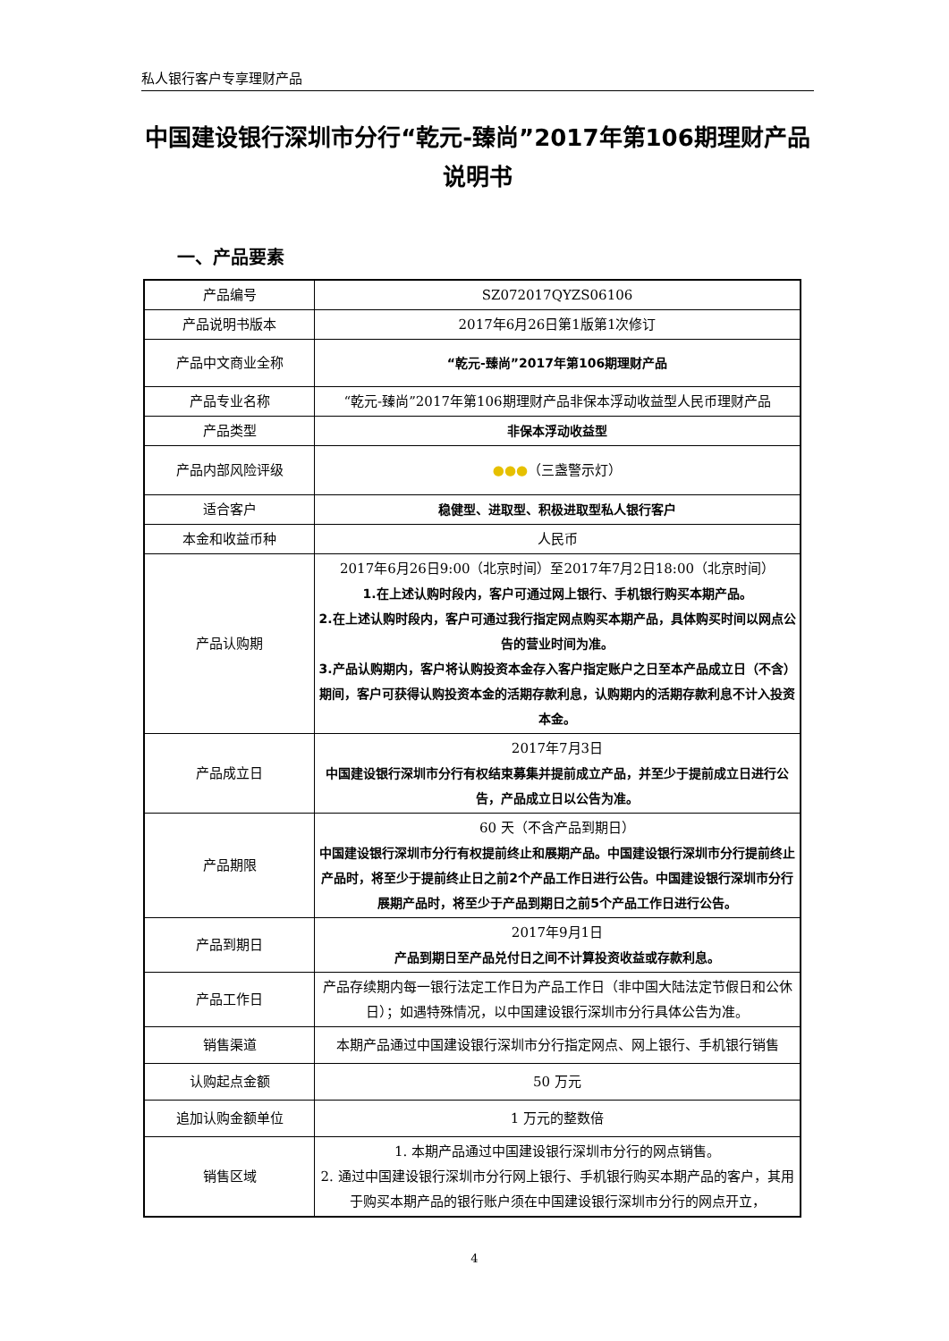私人银行客户专享理财产品
中国建设银行深圳市分行“乾元-臻尚”2017年第106期理财产品说明书
一、产品要素
| 产品编号 | SZ072017QYZS06106 |
| 产品说明书版本 | 2017年6月26日第1版第1次修订 |
| 产品中文商业全称 | “乾元-臻尚”2017年第106期理财产品 |
| 产品专业名称 | “乾元-臻尚”2017年第106期理财产品非保本浮动收益型人民币理财产品 |
| 产品类型 | 非保本浮动收益型 |
| 产品内部风险评级 | ●●● （三盏警示灯） |
| 适合客户 | 稳健型、进取型、积极进取型私人银行客户 |
| 本金和收益币种 | 人民币 |
| 产品认购期 | 2017年6月26日9:00（北京时间）至2017年7月2日18:00（北京时间） 1.在上述认购时段内，客户可通过网上银行、手机银行购买本期产品。 2.在上述认购时段内，客户可通过我行指定网点购买本期产品，具体购买时间以网点公告的营业时间为准。 3.产品认购期内，客户将认购投资本金存入客户指定账户之日至本产品成立日（不含）期间，客户可获得认购投资本金的活期存款利息，认购期内的活期存款利息不计入投资本金。 |
| 产品成立日 | 2017年7月3日 中国建设银行深圳市分行有权结束募集并提前成立产品，并至少于提前成立日进行公告，产品成立日以公告为准。 |
| 产品期限 | 60 天（不含产品到期日） 中国建设银行深圳市分行有权提前终止和展期产品。中国建设银行深圳市分行提前终止产品时，将至少于提前终止日之前2个产品工作日进行公告。中国建设银行深圳市分行展期产品时，将至少于产品到期日之前5个产品工作日进行公告。 |
| 产品到期日 | 2017年9月1日 产品到期日至产品兑付日之间不计算投资收益或存款利息。 |
| 产品工作日 | 产品存续期内每一银行法定工作日为产品工作日（非中国大陆法定节假日和公休日）；如遇特殊情况，以中国建设银行深圳市分行具体公告为准。 |
| 销售渠道 | 本期产品通过中国建设银行深圳市分行指定网点、网上银行、手机银行销售 |
| 认购起点金额 | 50 万元 |
| 追加认购金额单位 | 1 万元的整数倍 |
| 销售区域 | 1. 本期产品通过中国建设银行深圳市分行的网点销售。 2. 通过中国建设银行深圳市分行网上银行、手机银行购买本期产品的客户，其用于购买本期产品的银行账户须在中国建设银行深圳市分行的网点开立， |
4